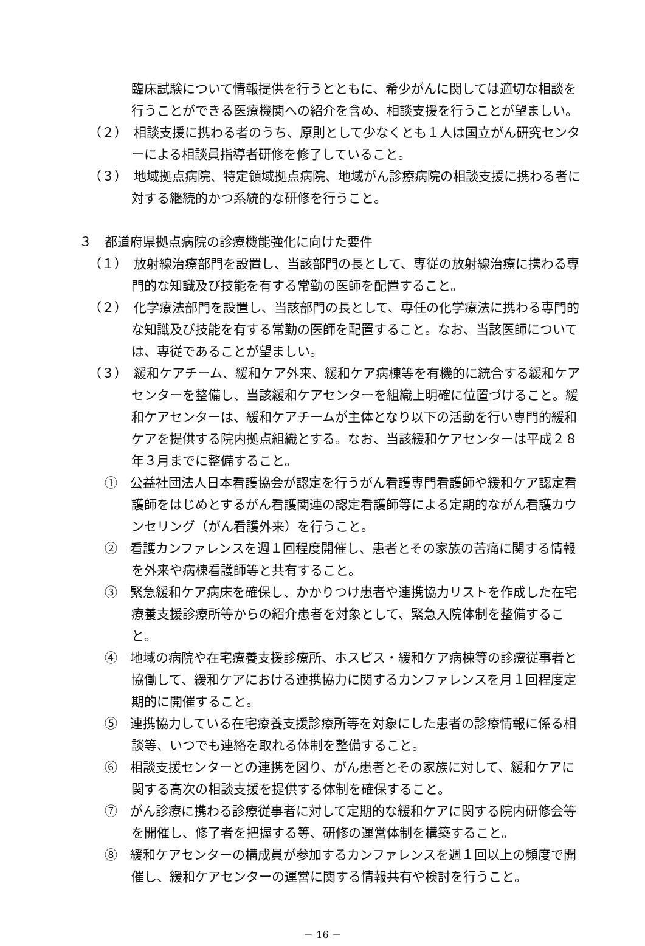臨床試験について情報提供を行うとともに、希少がんに関しては適切な相談を行うことができる医療機関への紹介を含め、相談支援を行うことが望ましい。
（２）　相談支援に携わる者のうち、原則として少なくとも１人は国立がん研究センターによる相談員指導者研修を修了していること。
（３）　地域拠点病院、特定領域拠点病院、地域がん診療病院の相談支援に携わる者に対する継続的かつ系統的な研修を行うこと。
３　都道府県拠点病院の診療機能強化に向けた要件
（１）　放射線治療部門を設置し、当該部門の長として、専従の放射線治療に携わる専門的な知識及び技能を有する常勤の医師を配置すること。
（２）　化学療法部門を設置し、当該部門の長として、専任の化学療法に携わる専門的な知識及び技能を有する常勤の医師を配置すること。なお、当該医師については、専従であることが望ましい。
（３）　緩和ケアチーム、緩和ケア外来、緩和ケア病棟等を有機的に統合する緩和ケアセンターを整備し、当該緩和ケアセンターを組織上明確に位置づけること。緩和ケアセンターは、緩和ケアチームが主体となり以下の活動を行い専門的緩和ケアを提供する院内拠点組織とする。なお、当該緩和ケアセンターは平成２８年３月までに整備すること。
①　公益社団法人日本看護協会が認定を行うがん看護専門看護師や緩和ケア認定看護師をはじめとするがん看護関連の認定看護師等による定期的ながん看護カウンセリング（がん看護外来）を行うこと。
②　看護カンファレンスを週１回程度開催し、患者とその家族の苦痛に関する情報を外来や病棟看護師等と共有すること。
③　緊急緩和ケア病床を確保し、かかりつけ患者や連携協力リストを作成した在宅療養支援診療所等からの紹介患者を対象として、緊急入院体制を整備すること。
④　地域の病院や在宅療養支援診療所、ホスピス・緩和ケア病棟等の診療従事者と協働して、緩和ケアにおける連携協力に関するカンファレンスを月１回程度定期的に開催すること。
⑤　連携協力している在宅療養支援診療所等を対象にした患者の診療情報に係る相談等、いつでも連絡を取れる体制を整備すること。
⑥　相談支援センターとの連携を図り、がん患者とその家族に対して、緩和ケアに関する高次の相談支援を提供する体制を確保すること。
⑦　がん診療に携わる診療従事者に対して定期的な緩和ケアに関する院内研修会等を開催し、修了者を把握する等、研修の運営体制を構築すること。
⑧　緩和ケアセンターの構成員が参加するカンファレンスを週１回以上の頻度で開催し、緩和ケアセンターの運営に関する情報共有や検討を行うこと。
－ 16 －